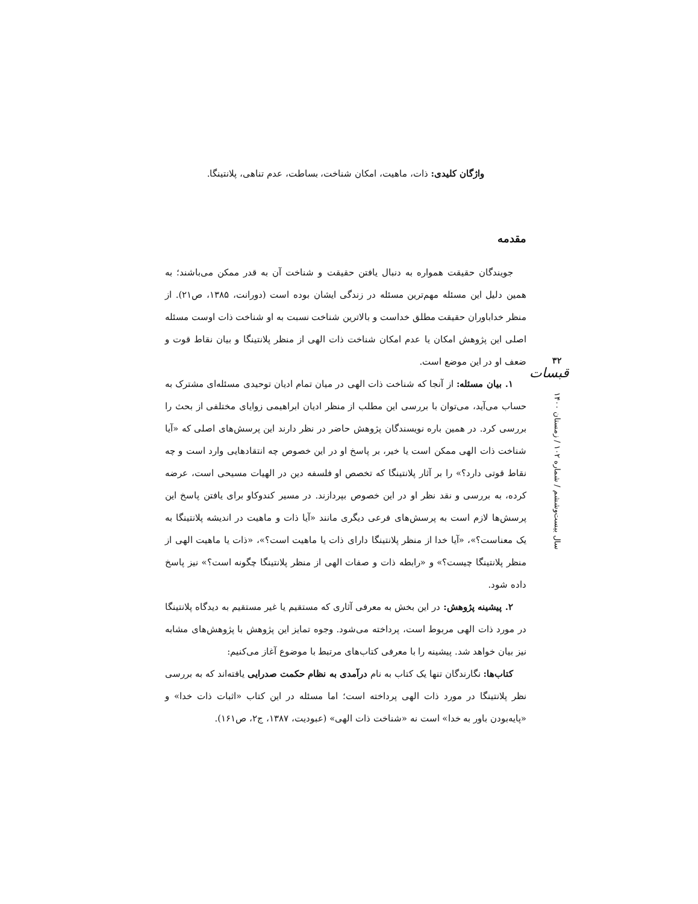واژگان کلیدی: ذات، ماهیت، امکان شناخت، بساطت، عدم تناهی، پلانتینگا.
مقدمه
جویندگان حقیقت همواره به دنبال یافتن حقیقت و شناخت آن به قدر ممکن می‌باشند؛ به همین دلیل این مسئله مهم‌ترین مسئله در زندگی ایشان بوده است (دورانت، ۱۳۸۵، ص۲۱). از منظر خداباوران حقیقت مطلق خداست و بالاترین شناخت نسبت به او شناخت ذات اوست مسئله اصلی این پژوهش امکان یا عدم امکان شناخت ذات الهی از منظر پلانتینگا و بیان نقاط قوت و ضعف او در این موضع است.
۱. بیان مسئله: از آنجا که شناخت ذات الهی در میان تمام ادیان توحیدی مسئله‌ای مشترک به حساب می‌آید، می‌توان با بررسی این مطلب از منظر ادیان ابراهیمی زوایای مختلفی از بحث را بررسی کرد. در همین باره نویسندگان پژوهش حاضر در نظر دارند این پرسش‌های اصلی که «آیا شناخت ذات الهی ممکن است یا خیر، بر پاسخ او در این خصوص چه انتقادهایی وارد است و چه نقاط قوتی دارد؟» را بر آثار پلانتینگا که تخصص او فلسفه دین در الهیات مسیحی است، عرضه کرده، به بررسی و نقد نظر او در این خصوص بپردازند. در مسیر کندوکاو برای یافتن پاسخ این پرسش‌ها لازم است به پرسش‌های فرعی دیگری مانند «آیا ذات و ماهیت در اندیشه پلانتینگا به یک معناست؟»، «آیا خدا از منظر پلانتینگا دارای ذات یا ماهیت است؟»، «ذات یا ماهیت الهی از منظر پلانتینگا چیست؟» و «رابطه ذات و صفات الهی از منظر پلانتینگا چگونه است؟» نیز پاسخ داده شود.
۲. پیشینه پژوهش: در این بخش به معرفی آثاری که مستقیم یا غیر مستقیم به دیدگاه پلانتینگا در مورد ذات الهی مربوط است، پرداخته می‌شود. وجوه تمایز این پژوهش با پژوهش‌های مشابه نیز بیان خواهد شد. پیشینه را با معرفی کتاب‌های مرتبط با موضوع آغاز می‌کنیم:
کتاب‌ها: نگارندگان تنها یک کتاب به نام درآمدی به نظام حکمت صدرایی یافته‌اند که به بررسی نظر پلانتینگا در مورد ذات الهی پرداخته است؛ اما مسئله در این کتاب «اثبات ذات خدا» و «پایه‌بودن باور به خدا» است نه «شناخت ذات الهی» (عبودیت، ۱۳۸۷، ج۲، ص۱۶۱).
۳۲
قبسات
سال بیست‌وششم / شماره ۱۰۲ / زمستان ۱۴۰۰